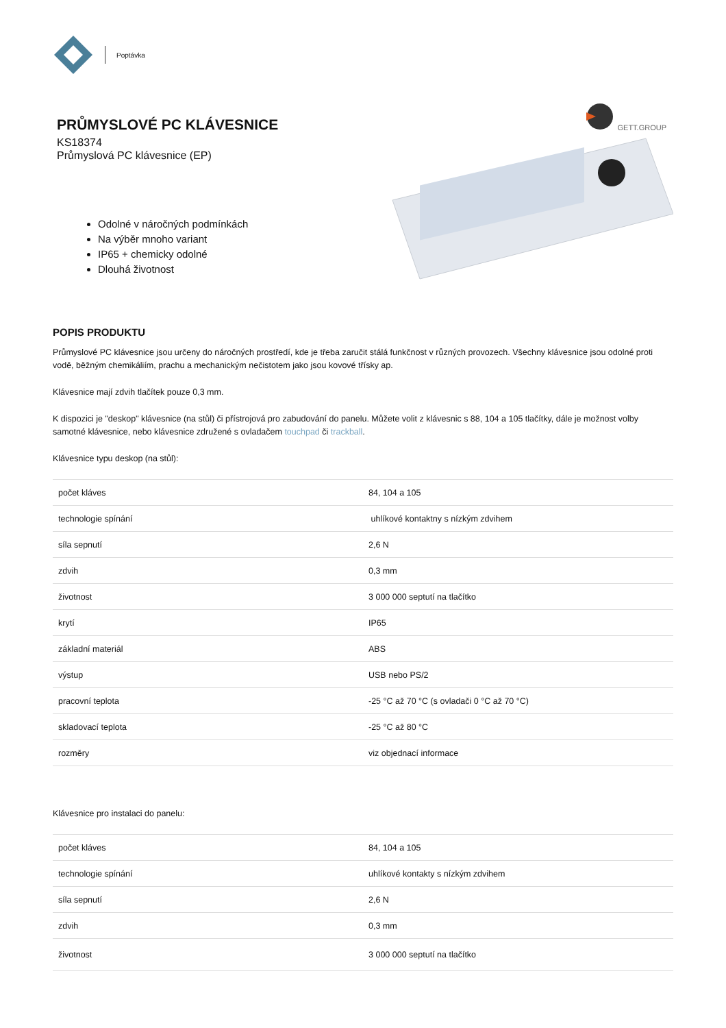Poptávka
PRŮMYSLOVÉ PC KLÁVESNICE
KS18374
Průmyslová PC klávesnice (EP)
Odolné v náročných podmínkách
Na výběr mnoho variant
IP65 + chemicky odolné
Dlouhá životnost
GETT.GROUP
POPIS PRODUKTU
Průmyslové PC klávesnice jsou určeny do náročných prostředí, kde je třeba zaručit stálá funkčnost v různých provozech. Všechny klávesnice jsou odolné proti vodě, běžným chemikáliím, prachu a mechanickým nečistotem jako jsou kovové třísky ap.
Klávesnice mají zdvih tlačítek pouze 0,3 mm.
K dispozici je "deskop" klávesnice (na stůl) či přístrojová pro zabudování do panelu. Můžete volit z klávesnic s 88, 104 a 105 tlačítky, dále je možnost volby samotné klávesnice, nebo klávesnice združené s ovladačem touchpad či trackball.
Klávesnice typu deskop (na stůl):
| počet kláves | 84, 104 a 105 |
| technologie spínání | uhlíkové kontaktny s nízkým zdvihem |
| síla sepnutí | 2,6 N |
| zdvih | 0,3 mm |
| životnost | 3 000 000 septutí na tlačítko |
| krytí | IP65 |
| základní materiál | ABS |
| výstup | USB nebo PS/2 |
| pracovní teplota | -25 °C až 70 °C (s ovladači 0 °C až 70 °C) |
| skladovací teplota | -25 °C až 80 °C |
| rozměry | viz objednací informace |
Klávesnice pro instalaci do panelu:
| počet kláves | 84, 104 a 105 |
| technologie spínání | uhlíkové kontakty s nízkým zdvihem |
| síla sepnutí | 2,6 N |
| zdvih | 0,3 mm |
| životnost | 3 000 000 septutí na tlačítko |